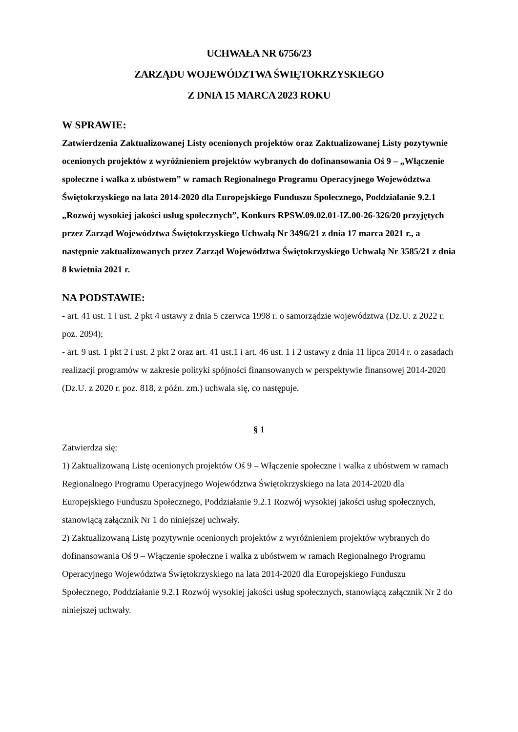UCHWAŁA NR 6756/23
ZARZĄDU WOJEWÓDZTWA ŚWIĘTOKRZYSKIEGO
Z DNIA 15 MARCA 2023 ROKU
W SPRAWIE:
Zatwierdzenia Zaktualizowanej Listy ocenionych projektów oraz Zaktualizowanej Listy pozytywnie ocenionych projektów z wyróżnieniem projektów wybranych do dofinansowania Oś 9 – „Włączenie społeczne i walka z ubóstwem” w ramach Regionalnego Programu Operacyjnego Województwa Świętokrzyskiego na lata 2014-2020 dla Europejskiego Funduszu Społecznego, Poddziałanie 9.2.1 „Rozwój wysokiej jakości usług społecznych”, Konkurs RPSW.09.02.01-IZ.00-26-326/20 przyjętych przez Zarząd Województwa Świętokrzyskiego Uchwałą Nr 3496/21 z dnia 17 marca 2021 r., a następnie zaktualizowanych przez Zarząd Województwa Świętokrzyskiego Uchwałą Nr 3585/21 z dnia 8 kwietnia 2021 r.
NA PODSTAWIE:
- art. 41 ust. 1 i ust. 2 pkt 4 ustawy z dnia 5 czerwca 1998 r. o samorządzie województwa (Dz.U. z 2022 r. poz. 2094);
- art. 9 ust. 1 pkt 2 i ust. 2 pkt 2 oraz art. 41 ust.1 i art. 46 ust. 1 i 2 ustawy z dnia 11 lipca 2014 r. o zasadach realizacji programów w zakresie polityki spójności finansowanych w perspektywie finansowej 2014-2020 (Dz.U. z 2020 r. poz. 818, z późn. zm.) uchwala się, co następuje.
§ 1
Zatwierdza się:
1) Zaktualizowaną Listę ocenionych projektów Oś 9 – Włączenie społeczne i walka z ubóstwem w ramach Regionalnego Programu Operacyjnego Województwa Świętokrzyskiego na lata 2014-2020 dla Europejskiego Funduszu Społecznego, Poddziałanie 9.2.1 Rozwój wysokiej jakości usług społecznych, stanowiącą załącznik Nr 1 do niniejszej uchwały.
2) Zaktualizowaną Listę pozytywnie ocenionych projektów z wyróżnieniem projektów wybranych do dofinansowania Oś 9 – Włączenie społeczne i walka z ubóstwem w ramach Regionalnego Programu Operacyjnego Województwa Świętokrzyskiego na lata 2014-2020 dla Europejskiego Funduszu Społecznego, Poddziałanie 9.2.1 Rozwój wysokiej jakości usług społecznych, stanowiącą załącznik Nr 2 do niniejszej uchwały.